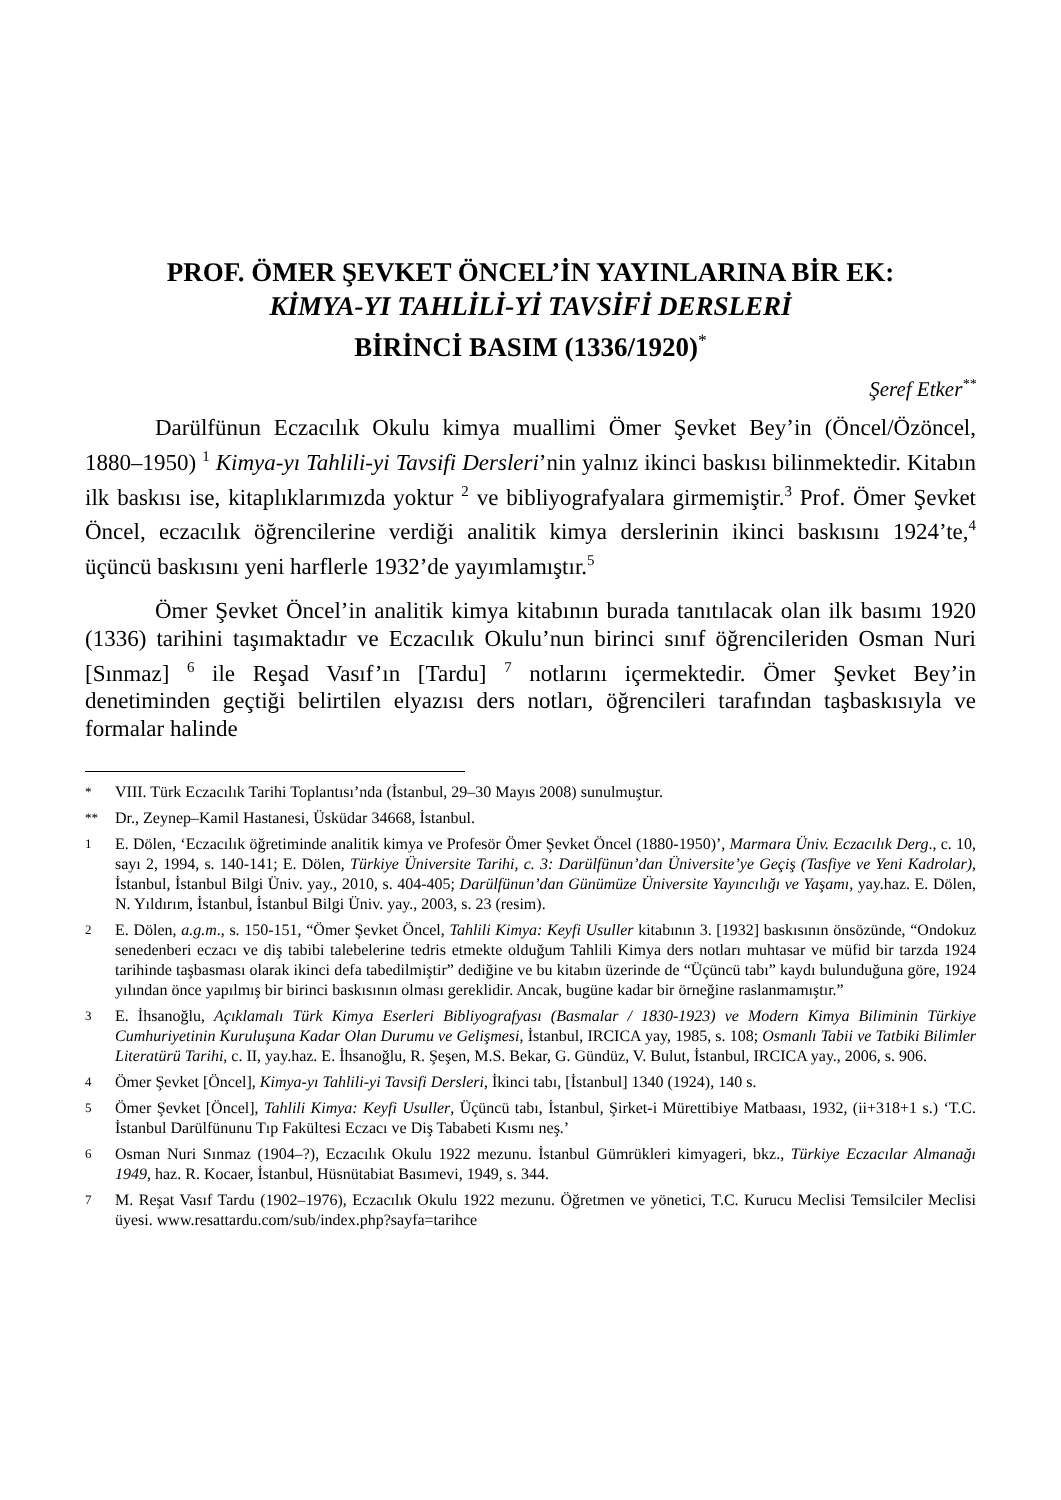PROF. ÖMER ŞEVKET ÖNCEL’İN YAYINLARINA BİR EK:
KİMYA-YI TAHLİLİ-Yİ TAVSİFİ DERSLERİ
BİRİNCİ BASIM (1336/1920)<sup>*</sup>
Şeref Etker<sup>**</sup>
Darülfünun Eczacılık Okulu kimya muallimi Ömer Şevket Bey’in (Öncel/Özöncel, 1880–1950) <sup>1</sup> Kimya-yı Tahlili-yi Tavsifi Dersleri’nin yalnız ikinci baskısı bilinmektedir. Kitabın ilk baskısı ise, kitaplıklarımızda yoktur <sup>2</sup> ve bibliyografyalara girmemiştir.<sup>3</sup> Prof. Ömer Şevket Öncel, eczacılık öğrencilerine verdiği analitik kimya derslerinin ikinci baskısını 1924’te,<sup>4</sup> üçüncü baskısını yeni harflerle 1932’de yayımlamıştır.<sup>5</sup>
Ömer Şevket Öncel’in analitik kimya kitabının burada tanıtılacak olan ilk basımı 1920 (1336) tarihini taşımaktadır ve Eczacılık Okulu’nun birinci sınıf öğrencileriden Osman Nuri [Sınmaz] <sup>6</sup> ile Reşad Vasıf’ın [Tardu] <sup>7</sup> notlarını içermektedir. Ömer Şevket Bey’in denetiminden geçtiği belirtilen elyazısı ders notları, öğrencileri tarafından taşbaskısıyla ve formalar halinde
* VIII. Türk Eczacılık Tarihi Toplantısı’nda (İstanbul, 29–30 Mayıs 2008) sunulmuştur.
** Dr., Zeynep–Kamil Hastanesi, Üsküdar 34668, İstanbul.
1 E. Dölen, ‘Eczacılık öğretiminde analitik kimya ve Profesör Ömer Şevket Öncel (1880-1950)’, Marmara Üniv. Eczacılık Derg., c. 10, sayı 2, 1994, s. 140-141; E. Dölen, Türkiye Üniversite Tarihi, c. 3: Darülfünun’dan Üniversite’ye Geçiş (Tasfiye ve Yeni Kadrolar), İstanbul, İstanbul Bilgi Üniv. yay., 2010, s. 404-405; Darülfünun’dan Günümüze Üniversite Yayıncılığı ve Yaşamı, yay.haz. E. Dölen, N. Yıldırım, İstanbul, İstanbul Bilgi Üniv. yay., 2003, s. 23 (resim).
2 E. Dölen, a.g.m., s. 150-151, “Ömer Şevket Öncel, Tahlili Kimya: Keyfi Usuller kitabının 3. [1932] baskısının önsözünde, “Ondokuz senedenberi eczacı ve diş tabibi talebelerine tedris etmekte olduğum Tahlili Kimya ders notları muhtasar ve müfid bir tarzda 1924 tarihinde taşbasması olarak ikinci defa tabedilmiştir” dediğine ve bu kitabın üzerinde de “Üçüncü tabı” kaydı bulunduğuna göre, 1924 yılından önce yapılmış bir birinci baskısının olması gereklidir. Ancak, bugüne kadar bir örneğine raslanmamıştır.”
3 E. İhsanoğlu, Açıklamalı Türk Kimya Eserleri Bibliyografyası (Basmalar / 1830-1923) ve Modern Kimya Biliminin Türkiye Cumhuriyetinin Kuruluşuna Kadar Olan Durumu ve Gelişmesi, İstanbul, IRCICA yay, 1985, s. 108; Osmanlı Tabii ve Tatbiki Bilimler Literatürü Tarihi, c. II, yay.haz. E. İhsanoğlu, R. Şeşen, M.S. Bekar, G. Gündüz, V. Bulut, İstanbul, IRCICA yay., 2006, s. 906.
4 Ömer Şevket [Öncel], Kimya-yı Tahlili-yi Tavsifi Dersleri, İkinci tabı, [İstanbul] 1340 (1924), 140 s.
5 Ömer Şevket [Öncel], Tahlili Kimya: Keyfi Usuller, Üçüncü tabı, İstanbul, Şirket-i Mürettibiye Matbaası, 1932, (ii+318+1 s.) ‘T.C. İstanbul Darülfünunu Tıp Fakültesi Eczacı ve Diş Tababeti Kısmı neş.’
6 Osman Nuri Sınmaz (1904–?), Eczacılık Okulu 1922 mezunu. İstanbul Gümrükleri kimyageri, bkz., Türkiye Eczacılar Almanağı 1949, haz. R. Kocaer, İstanbul, Hüsnütabiat Basımevi, 1949, s. 344.
7 M. Reşat Vasıf Tardu (1902–1976), Eczacılık Okulu 1922 mezunu. Öğretmen ve yönetici, T.C. Kurucu Meclisi Temsilciler Meclisi üyesi. www.resattardu.com/sub/index.php?sayfa=tarihce